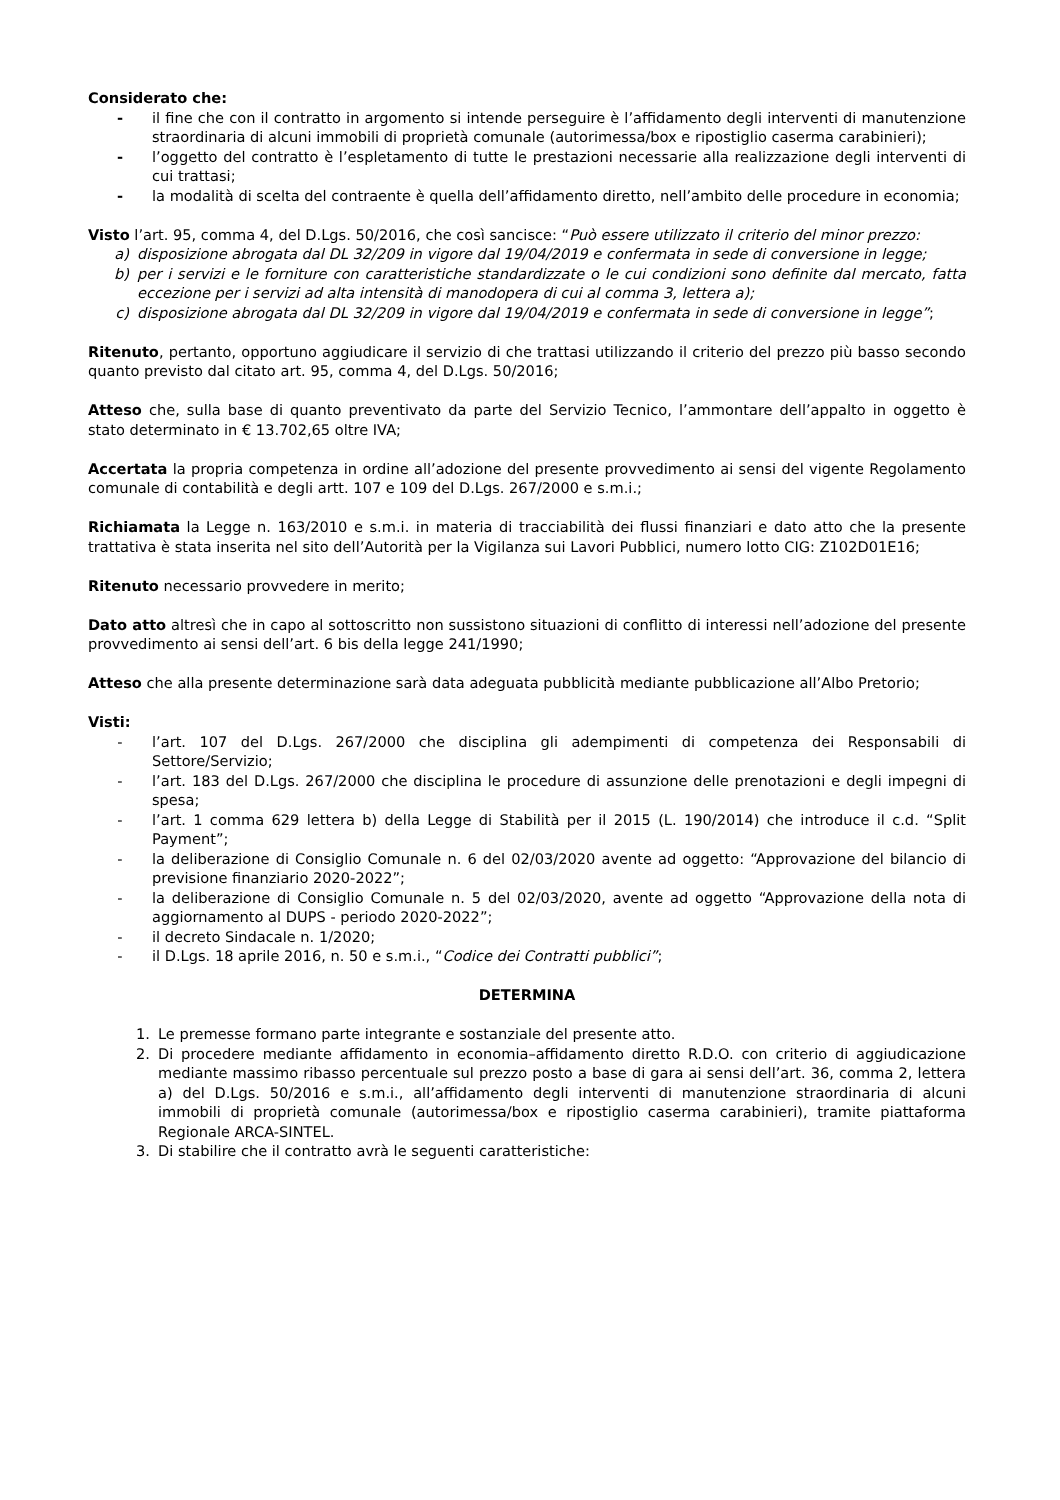Considerato che:
- il fine che con il contratto in argomento si intende perseguire è l’affidamento degli interventi di manutenzione straordinaria di alcuni immobili di proprietà comunale (autorimessa/box e ripostiglio caserma carabinieri);
- l’oggetto del contratto è l’espletamento di tutte le prestazioni necessarie alla realizzazione degli interventi di cui trattasi;
- la modalità di scelta del contraente è quella dell’affidamento diretto, nell’ambito delle procedure in economia;
Visto l’art. 95, comma 4, del D.Lgs. 50/2016, che così sancisce: “Può essere utilizzato il criterio del minor prezzo:
a) disposizione abrogata dal DL 32/209 in vigore dal 19/04/2019 e confermata in sede di conversione in legge;
b) per i servizi e le forniture con caratteristiche standardizzate o le cui condizioni sono definite dal mercato, fatta eccezione per i servizi ad alta intensità di manodopera di cui al comma 3, lettera a);
c) disposizione abrogata dal DL 32/209 in vigore dal 19/04/2019 e confermata in sede di conversione in legge”;
Ritenuto, pertanto, opportuno aggiudicare il servizio di che trattasi utilizzando il criterio del prezzo più basso secondo quanto previsto dal citato art. 95, comma 4, del D.Lgs. 50/2016;
Atteso che, sulla base di quanto preventivato da parte del Servizio Tecnico, l’ammontare dell’appalto in oggetto è stato determinato in € 13.702,65 oltre IVA;
Accertata la propria competenza in ordine all’adozione del presente provvedimento ai sensi del vigente Regolamento comunale di contabilità e degli artt. 107 e 109 del D.Lgs. 267/2000 e s.m.i.;
Richiamata la Legge n. 163/2010 e s.m.i. in materia di tracciabilità dei flussi finanziari e dato atto che la presente trattativa è stata inserita nel sito dell’Autorità per la Vigilanza sui Lavori Pubblici, numero lotto CIG: Z102D01E16;
Ritenuto necessario provvedere in merito;
Dato atto altresì che in capo al sottoscritto non sussistono situazioni di conflitto di interessi nell’adozione del presente provvedimento ai sensi dell’art. 6 bis della legge 241/1990;
Atteso che alla presente determinazione sarà data adeguata pubblicità mediante pubblicazione all’Albo Pretorio;
Visti:
- l’art. 107 del D.Lgs. 267/2000 che disciplina gli adempimenti di competenza dei Responsabili di Settore/Servizio;
- l’art. 183 del D.Lgs. 267/2000 che disciplina le procedure di assunzione delle prenotazioni e degli impegni di spesa;
- l’art. 1 comma 629 lettera b) della Legge di Stabilità per il 2015 (L. 190/2014) che introduce il c.d. “Split Payment”;
- la deliberazione di Consiglio Comunale n. 6 del 02/03/2020 avente ad oggetto: “Approvazione del bilancio di previsione finanziario 2020-2022”;
- la deliberazione di Consiglio Comunale n. 5 del 02/03/2020, avente ad oggetto “Approvazione della nota di aggiornamento al DUPS - periodo 2020-2022”;
- il decreto Sindacale n. 1/2020;
- il D.Lgs. 18 aprile 2016, n. 50 e s.m.i., “Codice dei Contratti pubblici”;
DETERMINA
1. Le premesse formano parte integrante e sostanziale del presente atto.
2. Di procedere mediante affidamento in economia–affidamento diretto R.D.O. con criterio di aggiudicazione mediante massimo ribasso percentuale sul prezzo posto a base di gara ai sensi dell’art. 36, comma 2, lettera a) del D.Lgs. 50/2016 e s.m.i., all’affidamento degli interventi di manutenzione straordinaria di alcuni immobili di proprietà comunale (autorimessa/box e ripostiglio caserma carabinieri), tramite piattaforma Regionale ARCA-SINTEL.
3. Di stabilire che il contratto avrà le seguenti caratteristiche: